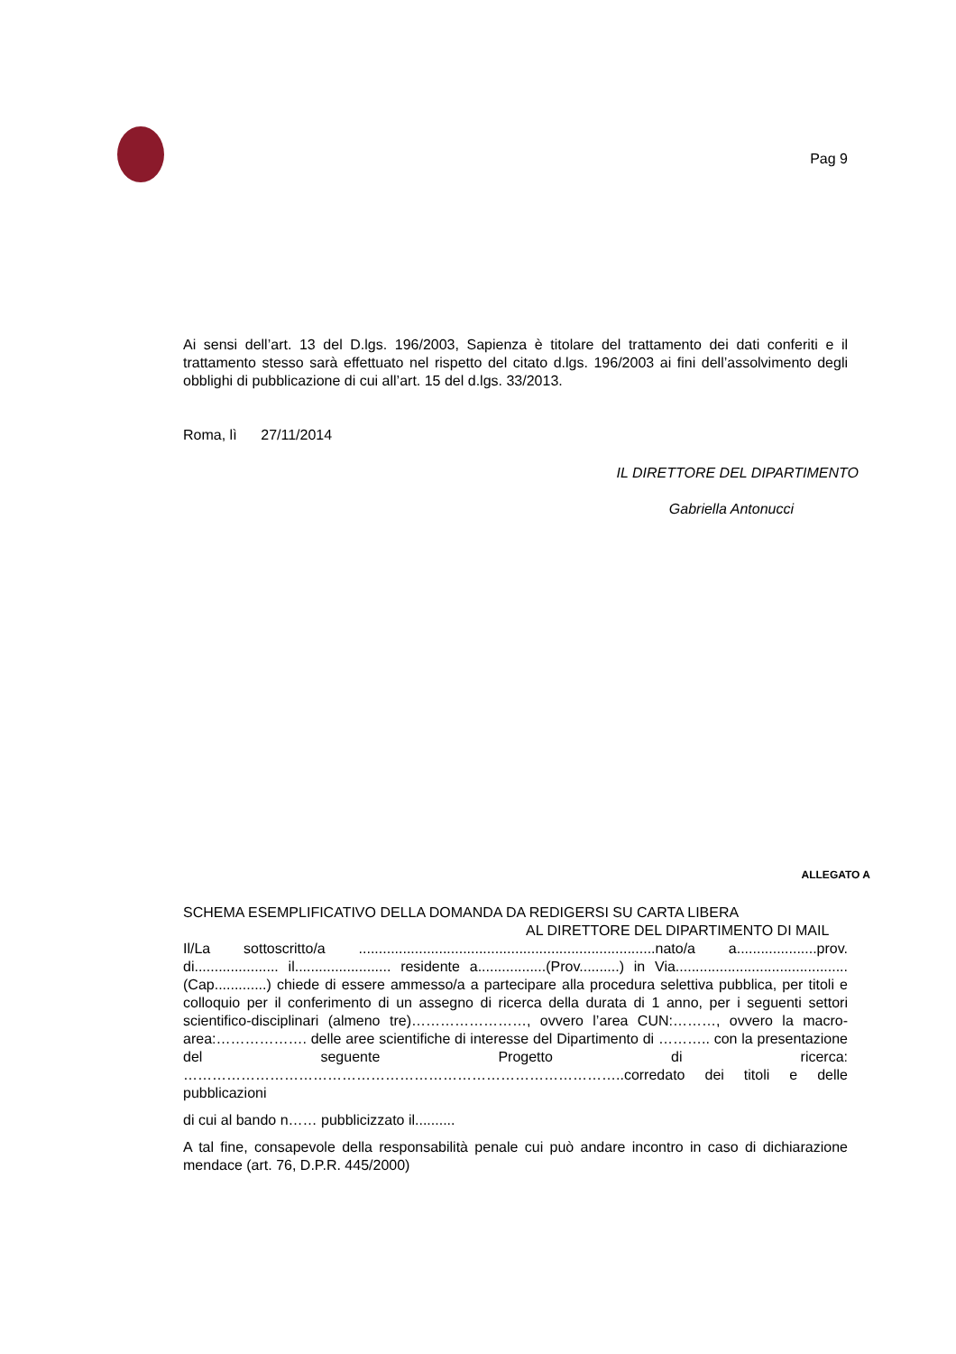Pag 9
Ai sensi dell’art. 13 del D.lgs. 196/2003, Sapienza è titolare del trattamento dei dati conferiti e il trattamento stesso sarà effettuato nel rispetto del citato d.lgs. 196/2003 ai fini dell’assolvimento degli obblighi di pubblicazione di cui all’art. 15 del d.lgs. 33/2013.
Roma, lì 27/11/2014
IL DIRETTORE DEL DIPARTIMENTO
Gabriella Antonucci
ALLEGATO A
SCHEMA ESEMPLIFICATIVO DELLA DOMANDA DA REDIGERSI SU CARTA LIBERA
AL DIRETTORE DEL DIPARTIMENTO DI MAIL
Il/La sottoscritto/a ..........................................................................nato/a a....................prov. di..................... il........................ residente a.................(Prov..........) in Via...........................................(Cap.............) chiede di essere ammesso/a a partecipare alla procedura selettiva pubblica, per titoli e colloquio per il conferimento di un assegno di ricerca della durata di 1 anno, per i seguenti settori scientifico-disciplinari (almeno tre)……………………, ovvero l’area CUN:………, ovvero la macro-area:………………. delle aree scientifiche di interesse del Dipartimento di ……….. con la presentazione del seguente Progetto di ricerca: ………………………………………………………………………………..corredato dei titoli e delle pubblicazioni
di cui al bando n…… pubblicizzato il..........
A tal fine, consapevole della responsabilità penale cui può andare incontro in caso di dichiarazione mendace (art. 76, D.P.R. 445/2000)